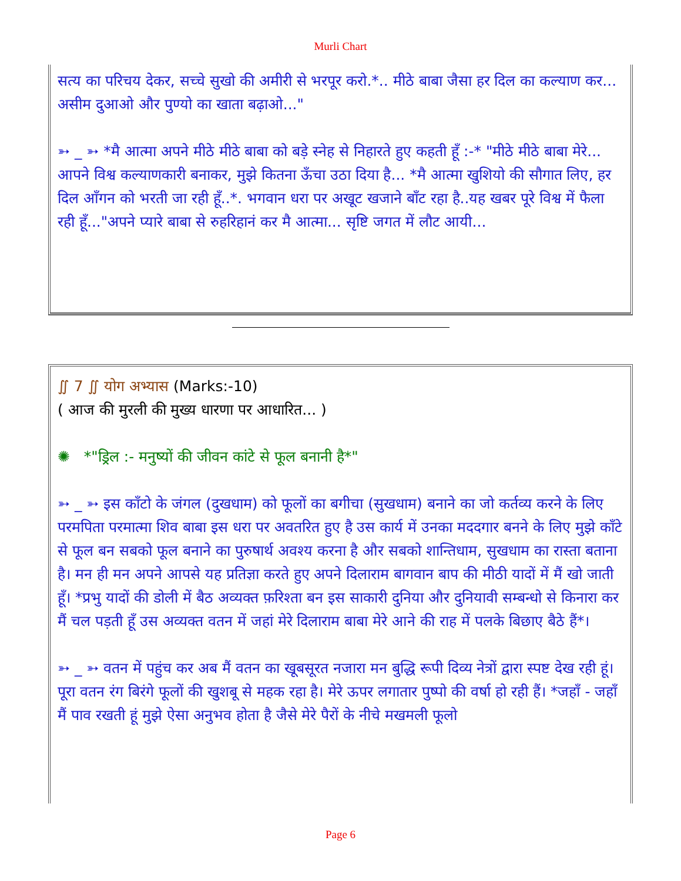Murli Chart
सत्य का परिचय देकर, सच्चे सुखो की अमीरी से भरपूर करो.*.. मीठे बाबा जैसा हर दिल का कल्याण कर... असीम दुआओ और पुण्यो का खाता बढ़ाओ..."
➳ _ ➳ *मै आत्मा अपने मीठे मीठे बाबा को बड़े स्नेह से निहारते हुए कहती हूँ :-* "मीठे मीठे बाबा मेरे... आपने विश्व कल्याणकारी बनाकर, मुझे कितना ऊँचा उठा दिया है... *मै आत्मा खुशियो की सौगात लिए, हर दिल आँगन को भरती जा रही हूँ..*. भगवान धरा पर अखूट खजाने बाँट रहा है..यह खबर पूरे विश्व में फैला रही हूँ..."अपने प्यारे बाबा से रुहरिहानं कर मै आत्मा... सृष्टि जगत में लौट आयी...
∬ 7 ∬ योग अभ्यास (Marks:-10)
( आज की मुरली की मुख्य धारणा पर आधारित... )
✺ *"ड्रिल :- मनुष्यों की जीवन कांटे से फूल बनानी है*"
➳ _ ➳ इस काँटो के जंगल (दुखधाम) को फूलों का बगीचा (सुखधाम) बनाने का जो कर्तव्य करने के लिए परमपिता परमात्मा शिव बाबा इस धरा पर अवतरित हुए है उस कार्य में उनका मददगार बनने के लिए मुझे काँटे से फूल बन सबको फूल बनाने का पुरुषार्थ अवश्य करना है और सबको शान्तिधाम, सुखधाम का रास्ता बताना है। मन ही मन अपने आपसे यह प्रतिज्ञा करते हुए अपने दिलाराम बागवान बाप की मीठी यादों में मैं खो जाती हूँ। *प्रभु यादों की डोली में बैठ अव्यक्त फ़रिश्ता बन इस साकारी दुनिया और दुनियावी सम्बन्धो से किनारा कर मैं चल पड़ती हूँ उस अव्यक्त वतन में जहां मेरे दिलाराम बाबा मेरे आने की राह में पलके बिछाए बैठे हैं*।
➳ _ ➳ वतन में पहुंच कर अब मैं वतन का खूबसूरत नजारा मन बुद्धि रूपी दिव्य नेत्रों द्वारा स्पष्ट देख रही हूं। पूरा वतन रंग बिरंगे फूलों की खुशबू से महक रहा है। मेरे ऊपर लगातार पुष्पो की वर्षा हो रही हैं। *जहाँ - जहाँ मैं पाव रखती हूं मुझे ऐसा अनुभव होता है जैसे मेरे पैरों के नीचे मखमली फूलो
Page 6